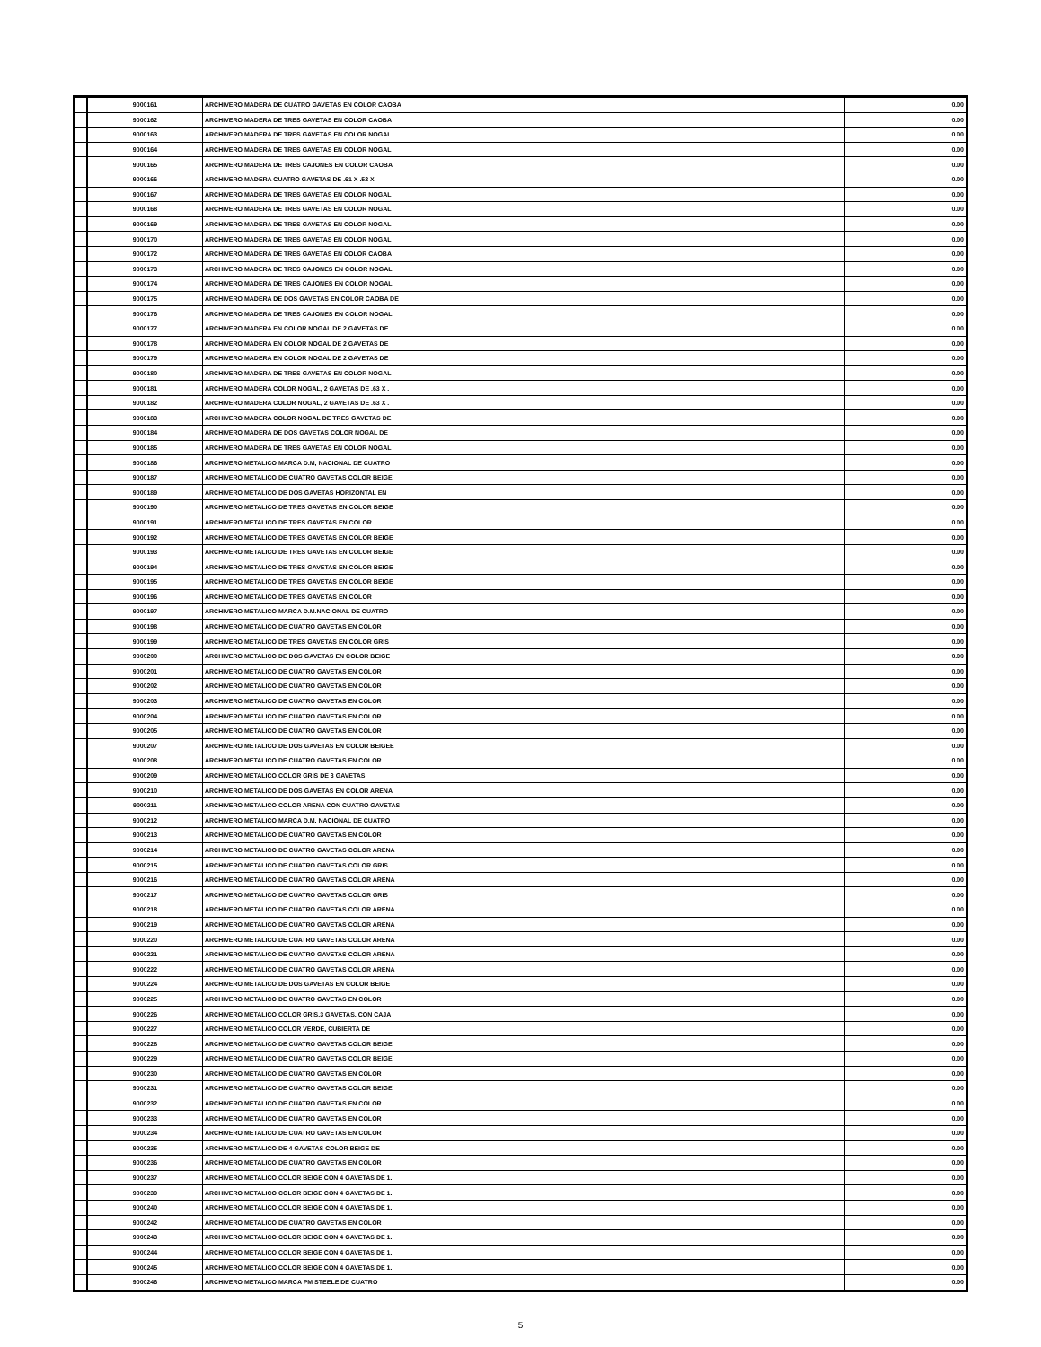| | 9000161 | ARCHIVERO MADERA DE CUATRO GAVETAS EN COLOR CAOBA | 0.00 |
| | 9000162 | ARCHIVERO MADERA DE TRES GAVETAS EN COLOR CAOBA | 0.00 |
| | 9000163 | ARCHIVERO MADERA DE TRES GAVETAS EN COLOR NOGAL | 0.00 |
| | 9000164 | ARCHIVERO MADERA DE TRES GAVETAS EN COLOR NOGAL | 0.00 |
| | 9000165 | ARCHIVERO MADERA DE TRES CAJONES EN COLOR CAOBA | 0.00 |
| | 9000166 | ARCHIVERO MADERA CUATRO GAVETAS DE .61 X .52 X | 0.00 |
| | 9000167 | ARCHIVERO MADERA DE TRES GAVETAS EN COLOR NOGAL | 0.00 |
| | 9000168 | ARCHIVERO MADERA DE TRES GAVETAS EN COLOR NOGAL | 0.00 |
| | 9000169 | ARCHIVERO MADERA DE TRES GAVETAS EN COLOR NOGAL | 0.00 |
| | 9000170 | ARCHIVERO MADERA DE TRES GAVETAS EN COLOR NOGAL | 0.00 |
| | 9000172 | ARCHIVERO MADERA DE TRES GAVETAS EN COLOR CAOBA | 0.00 |
| | 9000173 | ARCHIVERO MADERA DE TRES CAJONES EN COLOR NOGAL | 0.00 |
| | 9000174 | ARCHIVERO MADERA DE TRES CAJONES EN COLOR NOGAL | 0.00 |
| | 9000175 | ARCHIVERO MADERA DE DOS GAVETAS EN COLOR CAOBA DE | 0.00 |
| | 9000176 | ARCHIVERO MADERA DE TRES CAJONES EN COLOR NOGAL | 0.00 |
| | 9000177 | ARCHIVERO MADERA EN COLOR NOGAL DE 2 GAVETAS DE | 0.00 |
| | 9000178 | ARCHIVERO MADERA EN COLOR NOGAL DE 2 GAVETAS DE | 0.00 |
| | 9000179 | ARCHIVERO MADERA EN COLOR NOGAL DE 2 GAVETAS DE | 0.00 |
| | 9000180 | ARCHIVERO MADERA DE TRES GAVETAS EN COLOR NOGAL | 0.00 |
| | 9000181 | ARCHIVERO MADERA COLOR NOGAL, 2 GAVETAS DE .63 X . | 0.00 |
| | 9000182 | ARCHIVERO MADERA COLOR NOGAL, 2 GAVETAS DE .63 X . | 0.00 |
| | 9000183 | ARCHIVERO MADERA COLOR NOGAL DE TRES GAVETAS DE | 0.00 |
| | 9000184 | ARCHIVERO MADERA DE DOS GAVETAS COLOR NOGAL DE | 0.00 |
| | 9000185 | ARCHIVERO MADERA DE TRES GAVETAS EN COLOR NOGAL | 0.00 |
| | 9000186 | ARCHIVERO METALICO MARCA D.M, NACIONAL DE CUATRO | 0.00 |
| | 9000187 | ARCHIVERO METALICO DE CUATRO GAVETAS COLOR BEIGE | 0.00 |
| | 9000189 | ARCHIVERO METALICO DE DOS GAVETAS HORIZONTAL EN | 0.00 |
| | 9000190 | ARCHIVERO METALICO DE TRES GAVETAS EN COLOR BEIGE | 0.00 |
| | 9000191 | ARCHIVERO METALICO DE TRES GAVETAS EN COLOR | 0.00 |
| | 9000192 | ARCHIVERO METALICO DE TRES GAVETAS EN COLOR BEIGE | 0.00 |
| | 9000193 | ARCHIVERO METALICO DE TRES GAVETAS EN COLOR BEIGE | 0.00 |
| | 9000194 | ARCHIVERO METALICO DE TRES GAVETAS EN COLOR BEIGE | 0.00 |
| | 9000195 | ARCHIVERO METALICO DE TRES GAVETAS EN COLOR BEIGE | 0.00 |
| | 9000196 | ARCHIVERO METALICO DE TRES GAVETAS EN COLOR | 0.00 |
| | 9000197 | ARCHIVERO METALICO MARCA D.M.NACIONAL DE CUATRO | 0.00 |
| | 9000198 | ARCHIVERO METALICO DE CUATRO GAVETAS EN COLOR | 0.00 |
| | 9000199 | ARCHIVERO METALICO DE TRES GAVETAS EN COLOR GRIS | 0.00 |
| | 9000200 | ARCHIVERO METALICO DE DOS GAVETAS EN COLOR BEIGE | 0.00 |
| | 9000201 | ARCHIVERO METALICO DE CUATRO GAVETAS EN COLOR | 0.00 |
| | 9000202 | ARCHIVERO METALICO DE CUATRO GAVETAS EN COLOR | 0.00 |
| | 9000203 | ARCHIVERO METALICO DE CUATRO GAVETAS EN COLOR | 0.00 |
| | 9000204 | ARCHIVERO METALICO DE CUATRO GAVETAS EN COLOR | 0.00 |
| | 9000205 | ARCHIVERO METALICO DE CUATRO GAVETAS EN COLOR | 0.00 |
| | 9000207 | ARCHIVERO METALICO DE DOS GAVETAS EN COLOR BEIGEE | 0.00 |
| | 9000208 | ARCHIVERO METALICO DE CUATRO GAVETAS EN COLOR | 0.00 |
| | 9000209 | ARCHIVERO METALICO COLOR GRIS DE 3 GAVETAS | 0.00 |
| | 9000210 | ARCHIVERO METALICO DE DOS GAVETAS EN COLOR ARENA | 0.00 |
| | 9000211 | ARCHIVERO METALICO COLOR ARENA CON CUATRO GAVETAS | 0.00 |
| | 9000212 | ARCHIVERO METALICO MARCA D.M, NACIONAL DE CUATRO | 0.00 |
| | 9000213 | ARCHIVERO METALICO DE CUATRO GAVETAS EN COLOR | 0.00 |
| | 9000214 | ARCHIVERO METALICO DE CUATRO GAVETAS COLOR ARENA | 0.00 |
| | 9000215 | ARCHIVERO METALICO DE CUATRO GAVETAS COLOR GRIS | 0.00 |
| | 9000216 | ARCHIVERO METALICO DE CUATRO GAVETAS COLOR ARENA | 0.00 |
| | 9000217 | ARCHIVERO METALICO DE CUATRO GAVETAS COLOR GRIS | 0.00 |
| | 9000218 | ARCHIVERO METALICO DE CUATRO GAVETAS COLOR ARENA | 0.00 |
| | 9000219 | ARCHIVERO METALICO DE CUATRO GAVETAS COLOR ARENA | 0.00 |
| | 9000220 | ARCHIVERO METALICO DE CUATRO GAVETAS COLOR ARENA | 0.00 |
| | 9000221 | ARCHIVERO METALICO DE CUATRO GAVETAS COLOR ARENA | 0.00 |
| | 9000222 | ARCHIVERO METALICO DE CUATRO GAVETAS COLOR ARENA | 0.00 |
| | 9000224 | ARCHIVERO METALICO DE DOS GAVETAS EN COLOR BEIGE | 0.00 |
| | 9000225 | ARCHIVERO METALICO DE CUATRO GAVETAS EN COLOR | 0.00 |
| | 9000226 | ARCHIVERO METALICO COLOR GRIS,3 GAVETAS, CON CAJA | 0.00 |
| | 9000227 | ARCHIVERO METALICO COLOR VERDE, CUBIERTA DE | 0.00 |
| | 9000228 | ARCHIVERO METALICO DE CUATRO GAVETAS COLOR BEIGE | 0.00 |
| | 9000229 | ARCHIVERO METALICO DE CUATRO GAVETAS COLOR BEIGE | 0.00 |
| | 9000230 | ARCHIVERO METALICO DE CUATRO GAVETAS EN COLOR | 0.00 |
| | 9000231 | ARCHIVERO METALICO DE CUATRO GAVETAS COLOR BEIGE | 0.00 |
| | 9000232 | ARCHIVERO METALICO DE CUATRO GAVETAS EN COLOR | 0.00 |
| | 9000233 | ARCHIVERO METALICO DE CUATRO GAVETAS EN COLOR | 0.00 |
| | 9000234 | ARCHIVERO METALICO DE CUATRO GAVETAS EN COLOR | 0.00 |
| | 9000235 | ARCHIVERO METALICO DE 4 GAVETAS COLOR BEIGE DE | 0.00 |
| | 9000236 | ARCHIVERO METALICO DE CUATRO GAVETAS EN COLOR | 0.00 |
| | 9000237 | ARCHIVERO METALICO COLOR BEIGE CON 4 GAVETAS DE 1. | 0.00 |
| | 9000239 | ARCHIVERO METALICO COLOR BEIGE CON 4 GAVETAS DE 1. | 0.00 |
| | 9000240 | ARCHIVERO METALICO COLOR BEIGE CON 4 GAVETAS DE 1. | 0.00 |
| | 9000242 | ARCHIVERO METALICO DE CUATRO GAVETAS EN COLOR | 0.00 |
| | 9000243 | ARCHIVERO METALICO COLOR BEIGE CON 4 GAVETAS DE 1. | 0.00 |
| | 9000244 | ARCHIVERO METALICO COLOR BEIGE CON 4 GAVETAS DE 1. | 0.00 |
| | 9000245 | ARCHIVERO METALICO COLOR BEIGE CON 4 GAVETAS DE 1. | 0.00 |
| | 9000246 | ARCHIVERO METALICO MARCA PM STEELE DE CUATRO | 0.00 |
5